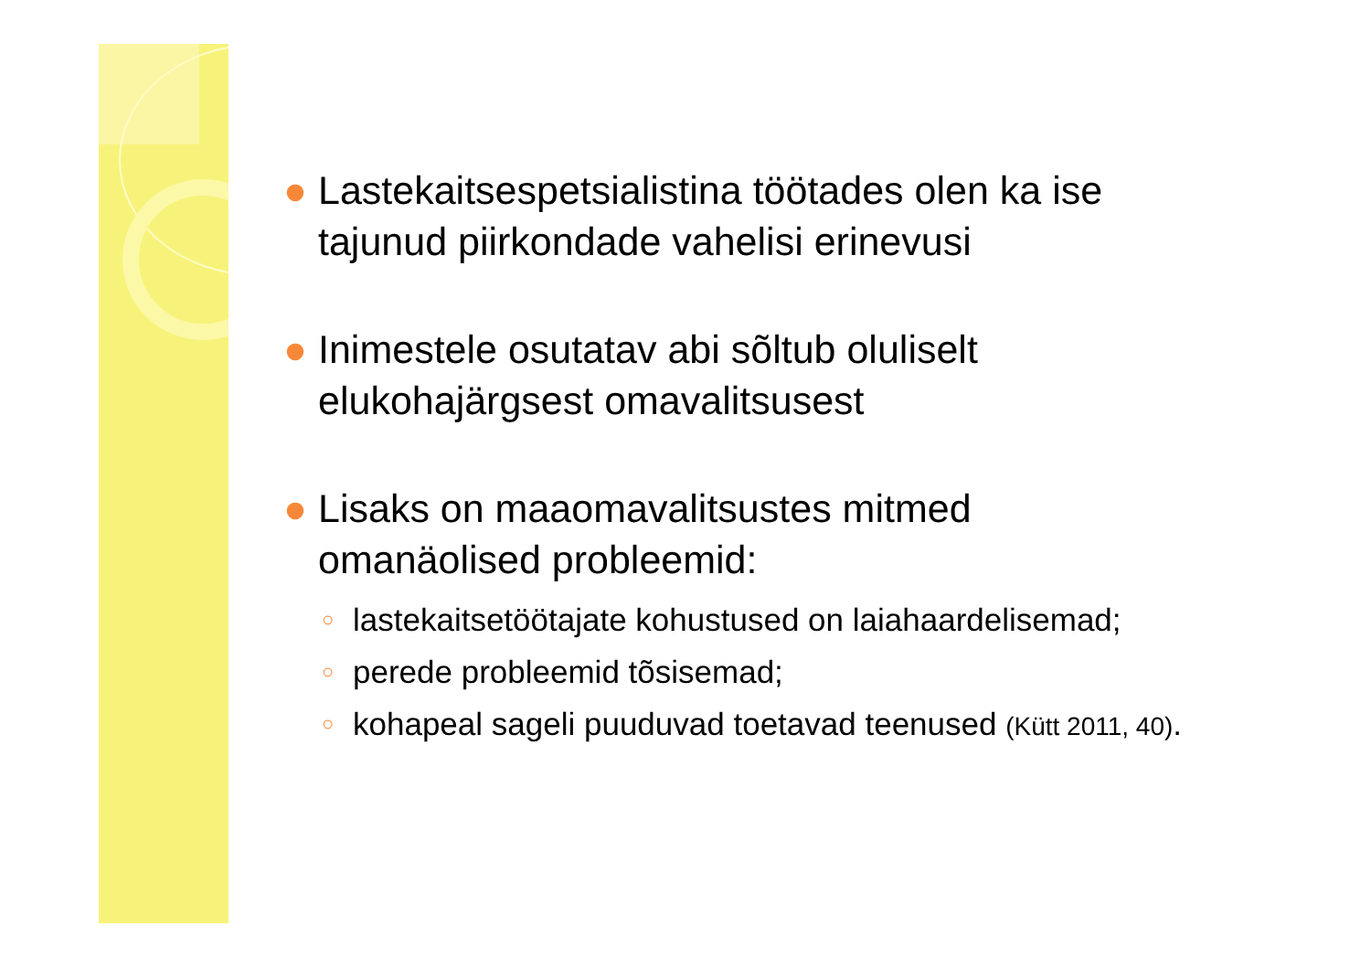● Lastekaitsespetsialistina töötades olen ka ise tajunud piirkondade vahelisi erinevusi
● Inimestele osutatav abi sõltub oluliselt elukohajärgsest omavalitsusest
● Lisaks on maaomavalitsustes mitmed omanäolised probleemid:
○ lastekaitsetöötajate kohustused on laiahaardelisemad;
○ perede probleemid tõsisemad;
○ kohapeal sageli puuduvad toetavad teenused (Kütt 2011, 40).